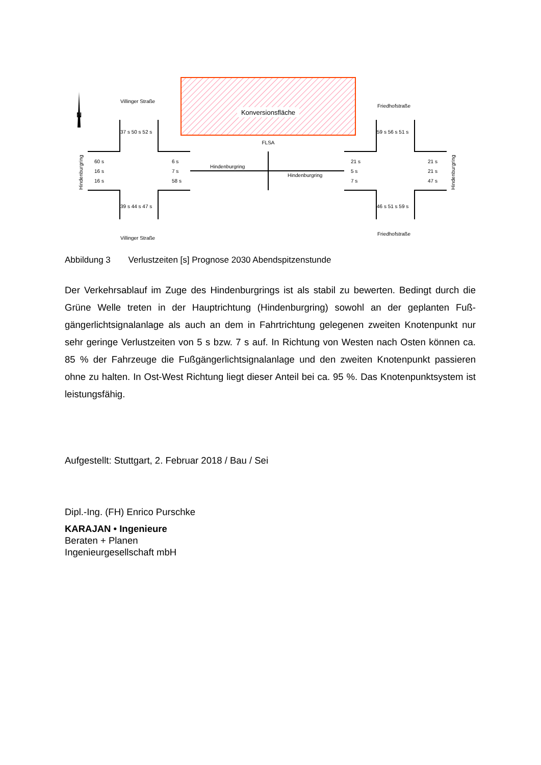Konversionsfläche
FLSA
N
Villinger Straße
Villinger Straße
Friedhofstraße
Friedhofstraße
37 s 50 s 52 s
39 s 44 s 47 s
59 s 56 s 51 s
46 s 51 s 59 s
60 s
16 s
16 s
6 s
7 s
58 s
21 s
5 s
7 s
21 s
21 s
47 s
Hindenburgring
Hindenburgring
Hindenburgring
Hindenburgring
Abbildung 3 Verlustzeiten [s] Prognose 2030 Abendspitzenstunde
Der Verkehrsablauf im Zuge des Hindenburgrings ist als stabil zu bewerten. Bedingt durch die Grüne Welle treten in der Hauptrichtung (Hindenburgring) sowohl an der geplanten Fuß­gängerlichtsignalanlage als auch an dem in Fahrtrichtung gelegenen zweiten Knotenpunkt nur sehr geringe Verlustzeiten von 5 s bzw. 7 s auf. In Richtung von Westen nach Osten können ca. 85 % der Fahrzeuge die Fußgängerlichtsignalanlage und den zweiten Knoten­punkt passieren ohne zu halten. In Ost-West Richtung liegt dieser Anteil bei ca. 95 %. Das Knotenpunktsystem ist leistungsfähig.
Aufgestellt: Stuttgart, 2. Februar 2018 / Bau / Sei
Dipl.-Ing. (FH) Enrico Purschke
KARAJAN • Ingenieure
Beraten + Planen
Ingenieurgesellschaft mbH